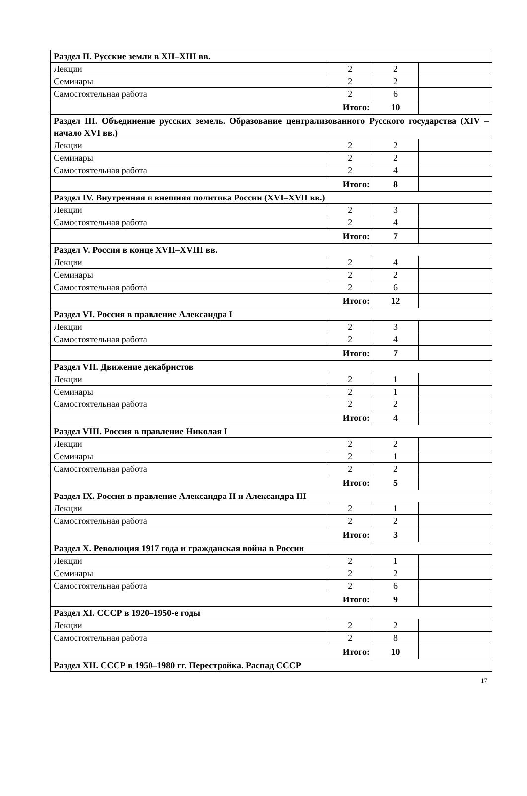| Раздел II. Русские земли в XII–XIII вв. | | | |
| Лекции | 2 | 2 | |
| Семинары | 2 | 2 | |
| Самостоятельная работа | 2 | 6 | |
| Итого: | | 10 | |
| Раздел III. Объединение русских земель. Образование централизованного Русского государства (XIV – начало XVI вв.) | | | |
| Лекции | 2 | 2 | |
| Семинары | 2 | 2 | |
| Самостоятельная работа | 2 | 4 | |
| Итого: | | 8 | |
| Раздел IV. Внутренняя и внешняя политика России (XVI–XVII вв.) | | | |
| Лекции | 2 | 3 | |
| Самостоятельная работа | 2 | 4 | |
| Итого: | | 7 | |
| Раздел V. Россия в конце XVII–XVIII вв. | | | |
| Лекции | 2 | 4 | |
| Семинары | 2 | 2 | |
| Самостоятельная работа | 2 | 6 | |
| Итого: | | 12 | |
| Раздел VI. Россия в правление Александра I | | | |
| Лекции | 2 | 3 | |
| Самостоятельная работа | 2 | 4 | |
| Итого: | | 7 | |
| Раздел VII. Движение декабристов | | | |
| Лекции | 2 | 1 | |
| Семинары | 2 | 1 | |
| Самостоятельная работа | 2 | 2 | |
| Итого: | | 4 | |
| Раздел VIII. Россия в правление Николая I | | | |
| Лекции | 2 | 2 | |
| Семинары | 2 | 1 | |
| Самостоятельная работа | 2 | 2 | |
| Итого: | | 5 | |
| Раздел IX. Россия в правление Александра II и Александра III | | | |
| Лекции | 2 | 1 | |
| Самостоятельная работа | 2 | 2 | |
| Итого: | | 3 | |
| Раздел X. Революция 1917 года и гражданская война в России | | | |
| Лекции | 2 | 1 | |
| Семинары | 2 | 2 | |
| Самостоятельная работа | 2 | 6 | |
| Итого: | | 9 | |
| Раздел XI. СССР в 1920–1950-е годы | | | |
| Лекции | 2 | 2 | |
| Самостоятельная работа | 2 | 8 | |
| Итого: | | 10 | |
| Раздел XII. СССР в 1950–1980 гг. Перестройка. Распад СССР | | | |
17